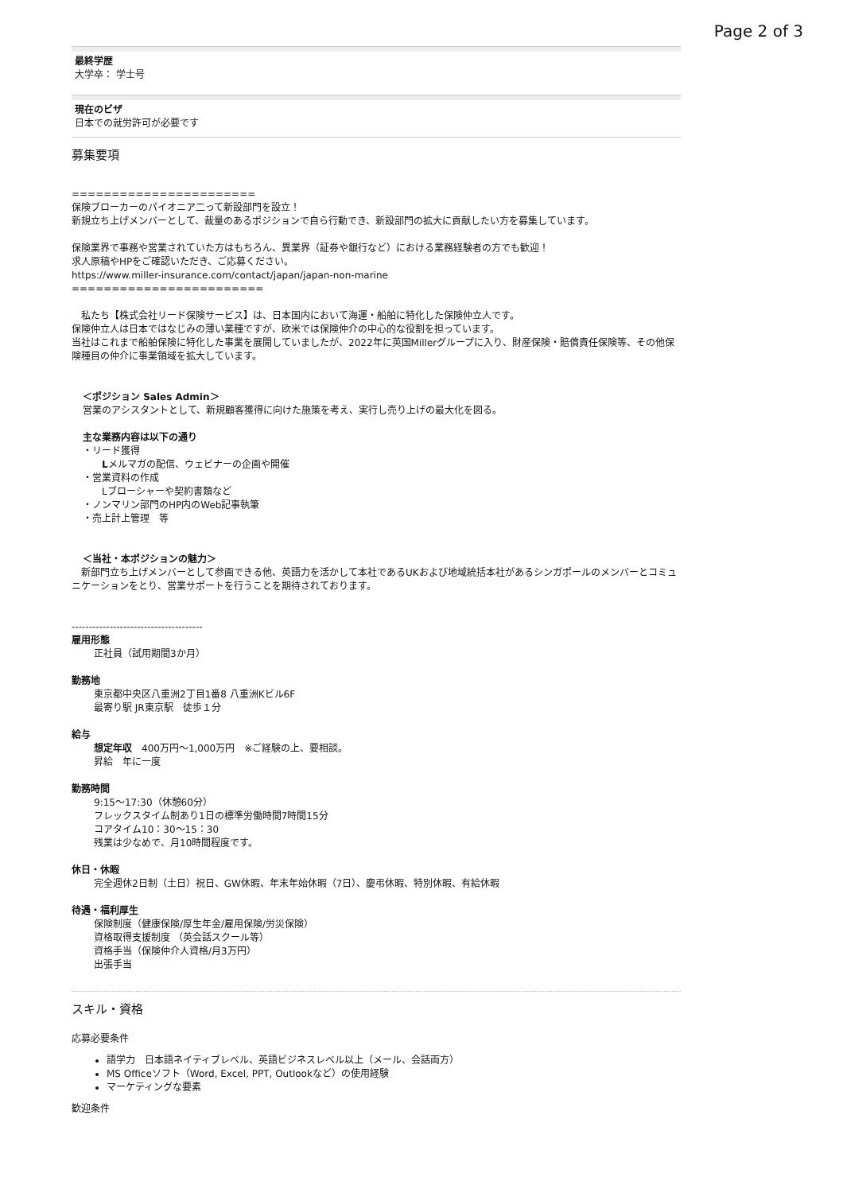Page 2 of 3
最終学歴
大学卒： 学士号
現在のビザ
日本での就労許可が必要です
募集要項
=======================
保険ブローカーのパイオニア二って新設部門を設立！
新規立ち上げメンバーとして、裁量のあるポジションで自ら行動でき、新設部門の拡大に貢献したい方を募集しています。
保険業界で事務や営業されていた方はもちろん、異業界（証券や銀行など）における業務経験者の方でも歓迎！
求人原稿やHPをご確認いただき、ご応募ください。
https://www.miller-insurance.com/contact/japan/japan-non-marine
========================
　私たち【株式会社リード保険サービス】は、日本国内において海運・船舶に特化した保険仲立人です。
保険仲立人は日本ではなじみの薄い業種ですが、欧米では保険仲介の中心的な役割を担っています。
当社はこれまで船舶保険に特化した事業を展開していましたが、2022年に英国Millerグループに入り、財産保険・賠償責任保険等、その他保険種目の仲介に事業領域を拡大しています。
＜ポジション Sales Admin＞
営業のアシスタントとして、新規顧客獲得に向けた施策を考え、実行し売り上げの最大化を図る。
主な業務内容は以下の通り
・リード獲得
　　Lメルマガの配信、ウェビナーの企画や開催
・営業資料の作成
　　Lブローシャーや契約書類など
・ノンマリン部門のHP内のWeb記事執筆
・売上計上管理　等
＜当社・本ポジションの魅力＞
　新部門立ち上げメンバーとして参画できる他、英語力を活かして本社であるUKおよび地域統括本社があるシンガポールのメンバーとコミュニケーションをとり、営業サポートを行うことを期待されております。
--------------------------------------
雇用形態
正社員（試用期間3か月）
勤務地
東京都中央区八重洲2丁目1番8 八重洲Kビル6F
最寄り駅 JR東京駅　徒歩１分
給与
想定年収　400万円～1,000万円　※ご経験の上、要相談。
昇給　年に一度
勤務時間
9:15～17:30（休憩60分）
フレックスタイム制あり1日の標準労働時間7時間15分
コアタイム10：30～15：30
残業は少なめで、月10時間程度です。
休日・休暇
完全週休2日制（土日）祝日、GW休暇、年末年始休暇（7日）、慶弔休暇、特別休暇、有給休暇
待遇・福利厚生
保険制度（健康保険/厚生年金/雇用保険/労災保険）
資格取得支援制度 （英会話スクール等）
資格手当（保険仲介人資格/月3万円）
出張手当
スキル・資格
応募必要条件
語学力　日本語ネイティブレベル、英語ビジネスレベル以上（メール、会話両方）
MS Officeソフト（Word, Excel, PPT, Outlookなど）の使用経験
マーケティングな要素
歓迎条件